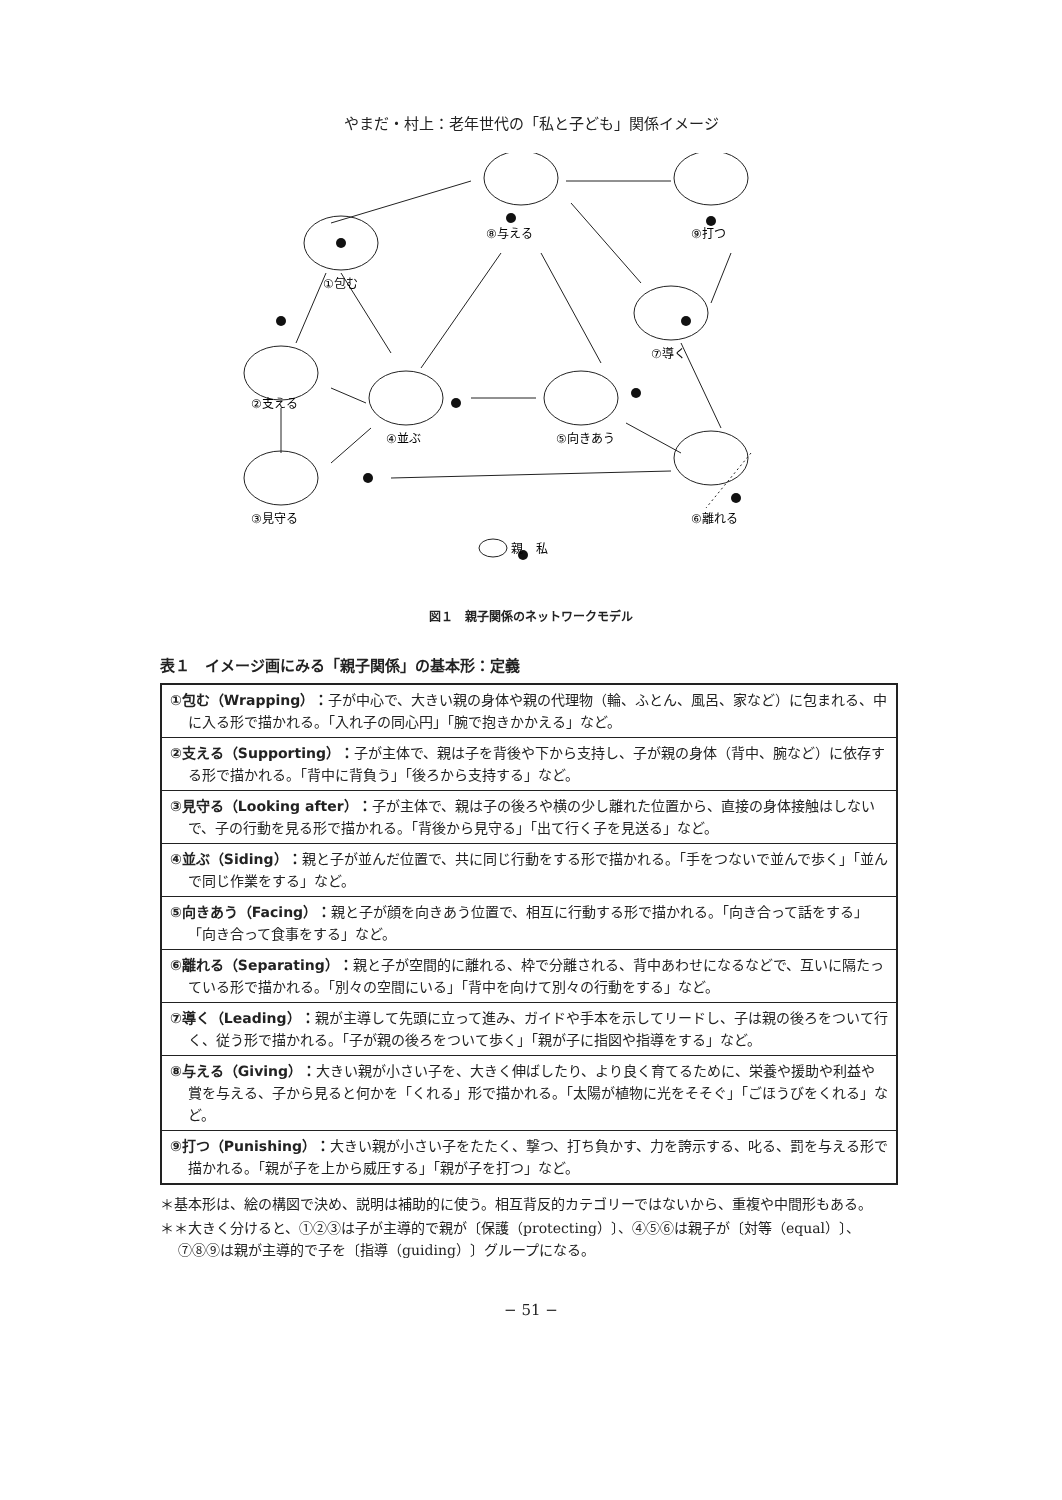やまだ・村上：老年世代の「私と子ども」関係イメージ
①包む
⑧与える
⑨打つ
⑦導く
②支える
④並ぶ
⑤向きあう
③見守る
⑥離れる
親
私
図１　親子関係のネットワークモデル
表１　イメージ画にみる「親子関係」の基本形：定義
| ①包む（Wrapping）： 子が中心で、大きい親の身体や親の代理物（輪、ふとん、風呂、家など）に包まれる、中に入る形で描かれる。「入れ子の同心円」「腕で抱きかかえる」など。 |
| ②支える（Supporting）： 子が主体で、親は子を背後や下から支持し、子が親の身体（背中、腕など）に依存する形で描かれる。「背中に背負う」「後ろから支持する」など。 |
| ③見守る（Looking after）： 子が主体で、親は子の後ろや横の少し離れた位置から、直接の身体接触はしないで、子の行動を見る形で描かれる。「背後から見守る」「出て行く子を見送る」など。 |
| ④並ぶ（Siding）： 親と子が並んだ位置で、共に同じ行動をする形で描かれる。「手をつないで並んで歩く」「並んで同じ作業をする」など。 |
| ⑤向きあう（Facing）： 親と子が顔を向きあう位置で、相互に行動する形で描かれる。「向き合って話をする」「向き合って食事をする」など。 |
| ⑥離れる（Separating）： 親と子が空間的に離れる、枠で分離される、背中あわせになるなどで、互いに隔たっている形で描かれる。「別々の空間にいる」「背中を向けて別々の行動をする」など。 |
| ⑦導く（Leading）： 親が主導して先頭に立って進み、ガイドや手本を示してリードし、子は親の後ろをついて行く、従う形で描かれる。「子が親の後ろをついて歩く」「親が子に指図や指導をする」など。 |
| ⑧与える（Giving）： 大きい親が小さい子を、大きく伸ばしたり、より良く育てるために、栄養や援助や利益や賞を与える、子から見ると何かを「くれる」形で描かれる。「太陽が植物に光をそそぐ」「ごほうびをくれる」など。 |
| ⑨打つ（Punishing）： 大きい親が小さい子をたたく、撃つ、打ち負かす、力を誇示する、叱る、罰を与える形で描かれる。「親が子を上から威圧する」「親が子を打つ」など。 |
＊基本形は、絵の構図で決め、説明は補助的に使う。相互背反的カテゴリーではないから、重複や中間形もある。
＊＊大きく分けると、①②③は子が主導的で親が〔保護（protecting）〕、④⑤⑥は親子が〔対等（equal）〕、⑦⑧⑨は親が主導的で子を〔指導（guiding）〕グループになる。
− 51 −